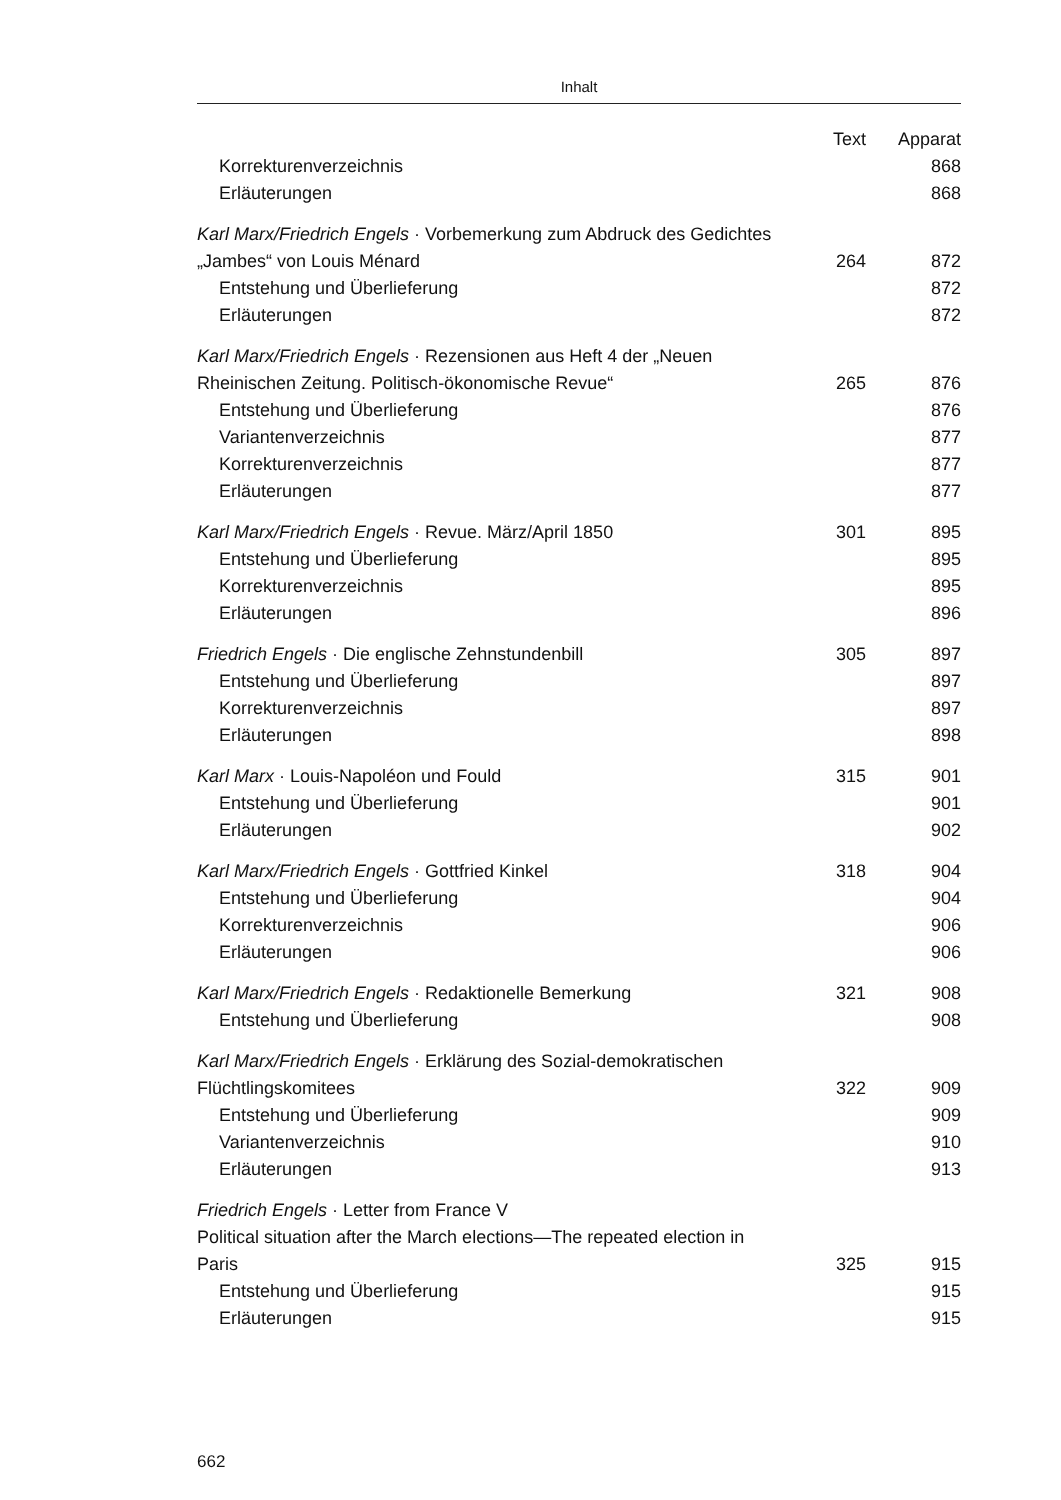Inhalt
| | Text | Apparat |
| --- | --- | --- |
| Korrekturenverzeichnis | | 868 |
| Erläuterungen | | 868 |
| Karl Marx/Friedrich Engels · Vorbemerkung zum Abdruck des Gedichtes „Jambes“ von Louis Ménard | 264 | 872 |
| Entstehung und Überlieferung | | 872 |
| Erläuterungen | | 872 |
| Karl Marx/Friedrich Engels · Rezensionen aus Heft 4 der „Neuen Rheinischen Zeitung. Politisch-ökonomische Revue“ | 265 | 876 |
| Entstehung und Überlieferung | | 876 |
| Variantenverzeichnis | | 877 |
| Korrekturenverzeichnis | | 877 |
| Erläuterungen | | 877 |
| Karl Marx/Friedrich Engels · Revue. März/April 1850 | 301 | 895 |
| Entstehung und Überlieferung | | 895 |
| Korrekturenverzeichnis | | 895 |
| Erläuterungen | | 896 |
| Friedrich Engels · Die englische Zehnstundenbill | 305 | 897 |
| Entstehung und Überlieferung | | 897 |
| Korrekturenverzeichnis | | 897 |
| Erläuterungen | | 898 |
| Karl Marx · Louis-Napoléon und Fould | 315 | 901 |
| Entstehung und Überlieferung | | 901 |
| Erläuterungen | | 902 |
| Karl Marx/Friedrich Engels · Gottfried Kinkel | 318 | 904 |
| Entstehung und Überlieferung | | 904 |
| Korrekturenverzeichnis | | 906 |
| Erläuterungen | | 906 |
| Karl Marx/Friedrich Engels · Redaktionelle Bemerkung | 321 | 908 |
| Entstehung und Überlieferung | | 908 |
| Karl Marx/Friedrich Engels · Erklärung des Sozial-demokratischen Flüchtlingskomitees | 322 | 909 |
| Entstehung und Überlieferung | | 909 |
| Variantenverzeichnis | | 910 |
| Erläuterungen | | 913 |
| Friedrich Engels · Letter from France V Political situation after the March elections—The repeated election in Paris | 325 | 915 |
| Entstehung und Überlieferung | | 915 |
| Erläuterungen | | 915 |
662